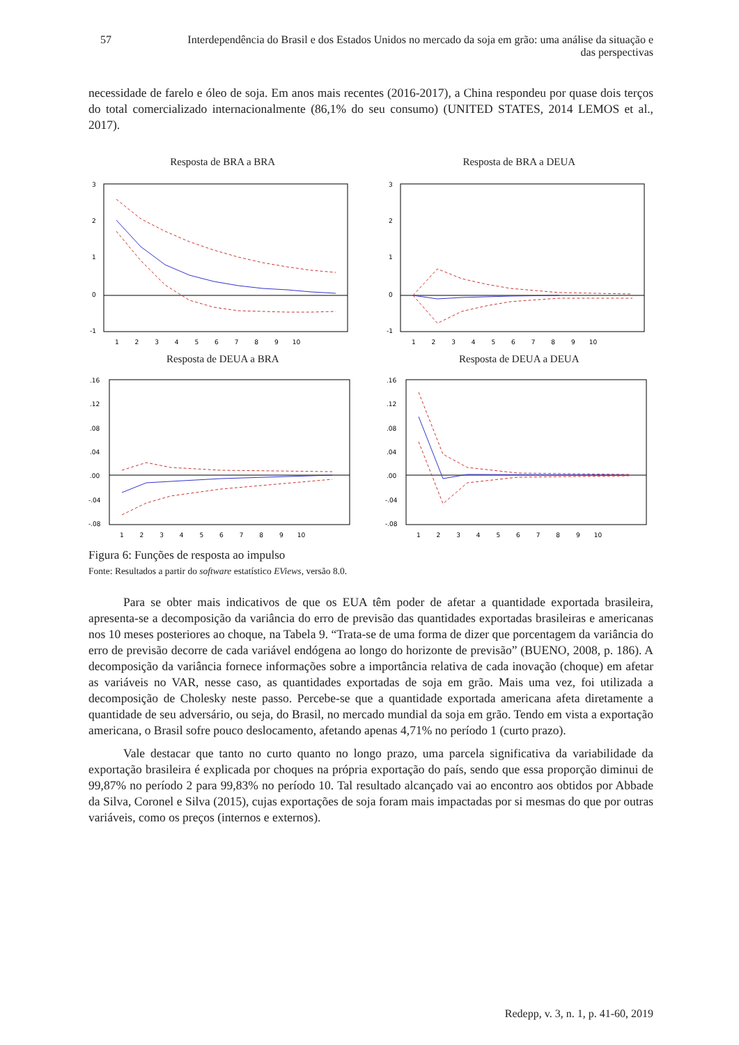57 Interdependência do Brasil e dos Estados Unidos no mercado da soja em grão: uma análise da situação e das perspectivas
necessidade de farelo e óleo de soja. Em anos mais recentes (2016-2017), a China respondeu por quase dois terços do total comercializado internacionalmente (86,1% do seu consumo) (UNITED STATES, 2014 LEMOS et al., 2017).
Resposta de BRA a BRA
3
2
1
0
-1
1 2 3 4 5 6 7 8 9 10
Resposta de BRA a DEUA
3
2
1
0
-1
1 2 3 4 5 6 7 8 9 10
Resposta de DEUA a BRA
.16
.12
.08
.04
.00
-.04
-.08
1 2 3 4 5 6 7 8 9 10
Resposta de DEUA a DEUA
.16
.12
.08
.04
.00
-.04
-.08
1 2 3 4 5 6 7 8 9 10
Figura 6: Funções de resposta ao impulso
Fonte: Resultados a partir do software estatístico EViews, versão 8.0.
Para se obter mais indicativos de que os EUA têm poder de afetar a quantidade exportada brasileira, apresenta-se a decomposição da variância do erro de previsão das quantidades exportadas brasileiras e americanas nos 10 meses posteriores ao choque, na Tabela 9. “Trata-se de uma forma de dizer que porcentagem da variância do erro de previsão decorre de cada variável endógena ao longo do horizonte de previsão” (BUENO, 2008, p. 186). A decomposição da variância fornece informações sobre a importância relativa de cada inovação (choque) em afetar as variáveis no VAR, nesse caso, as quantidades exportadas de soja em grão. Mais uma vez, foi utilizada a decomposição de Cholesky neste passo. Percebe-se que a quantidade exportada americana afeta diretamente a quantidade de seu adversário, ou seja, do Brasil, no mercado mundial da soja em grão. Tendo em vista a exportação americana, o Brasil sofre pouco deslocamento, afetando apenas 4,71% no período 1 (curto prazo).
Vale destacar que tanto no curto quanto no longo prazo, uma parcela significativa da variabilidade da exportação brasileira é explicada por choques na própria exportação do país, sendo que essa proporção diminui de 99,87% no período 2 para 99,83% no período 10. Tal resultado alcançado vai ao encontro aos obtidos por Abbade da Silva, Coronel e Silva (2015), cujas exportações de soja foram mais impactadas por si mesmas do que por outras variáveis, como os preços (internos e externos).
Redepp, v. 3, n. 1, p. 41-60, 2019